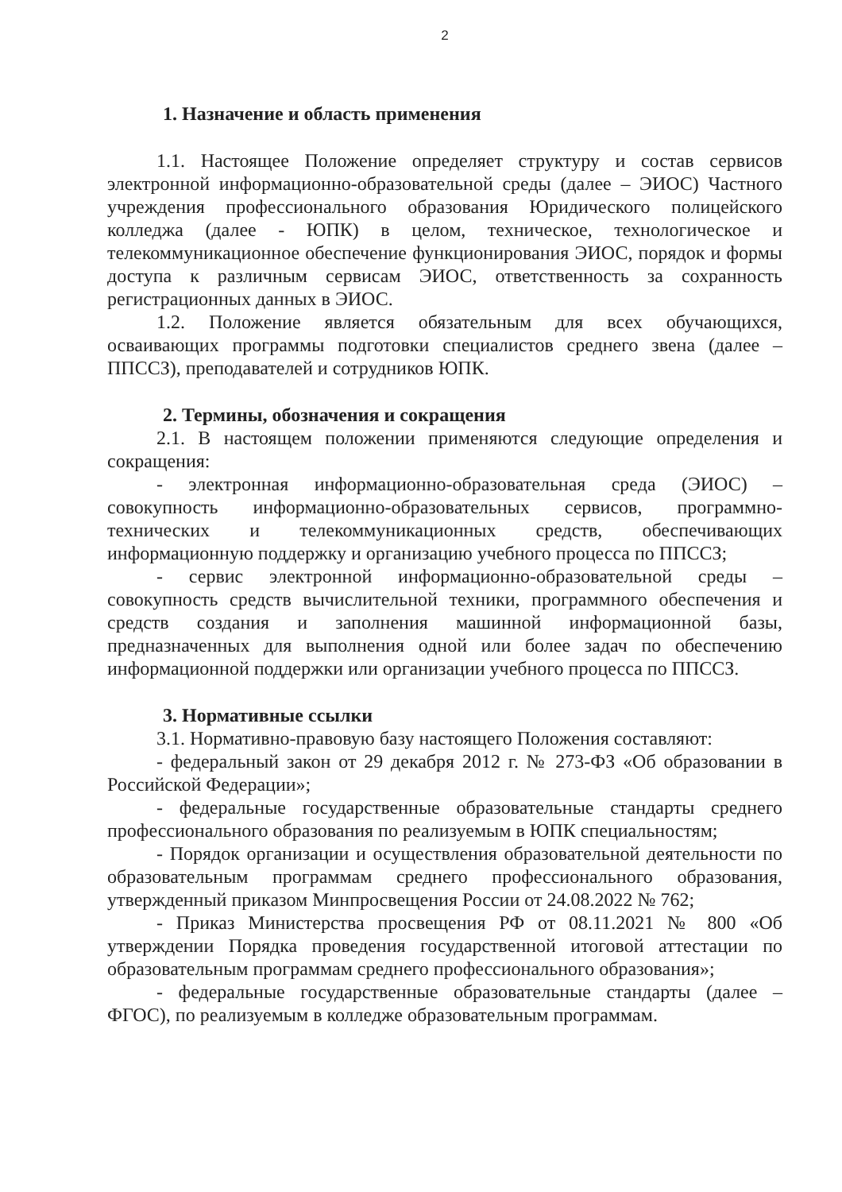2
1. Назначение и область применения
1.1. Настоящее Положение определяет структуру и состав сервисов электронной информационно-образовательной среды (далее – ЭИОС) Частного учреждения профессионального образования Юридического полицейского колледжа (далее - ЮПК) в целом, техническое, технологическое и телекоммуникационное обеспечение функционирования ЭИОС, порядок и формы доступа к различным сервисам ЭИОС, ответственность за сохранность регистрационных данных в ЭИОС.
1.2. Положение является обязательным для всех обучающихся, осваивающих программы подготовки специалистов среднего звена (далее – ППССЗ), преподавателей и сотрудников ЮПК.
2. Термины, обозначения и сокращения
2.1. В настоящем положении применяются следующие определения и сокращения:
- электронная информационно-образовательная среда (ЭИОС) – совокупность информационно-образовательных сервисов, программно-технических и телекоммуникационных средств, обеспечивающих информационную поддержку и организацию учебного процесса по ППССЗ;
- сервис электронной информационно-образовательной среды – совокупность средств вычислительной техники, программного обеспечения и средств создания и заполнения машинной информационной базы, предназначенных для выполнения одной или более задач по обеспечению информационной поддержки или организации учебного процесса по ППССЗ.
3. Нормативные ссылки
3.1. Нормативно-правовую базу настоящего Положения составляют:
- федеральный закон от 29 декабря 2012 г. № 273-ФЗ «Об образовании в Российской Федерации»;
- федеральные государственные образовательные стандарты среднего профессионального образования по реализуемым в ЮПК специальностям;
- Порядок организации и осуществления образовательной деятельности по образовательным программам среднего профессионального образования, утвержденный приказом Минпросвещения России от 24.08.2022 № 762;
- Приказ Министерства просвещения РФ от 08.11.2021 № 800 «Об утверждении Порядка проведения государственной итоговой аттестации по образовательным программам среднего профессионального образования»;
- федеральные государственные образовательные стандарты (далее – ФГОС), по реализуемым в колледже образовательным программам.